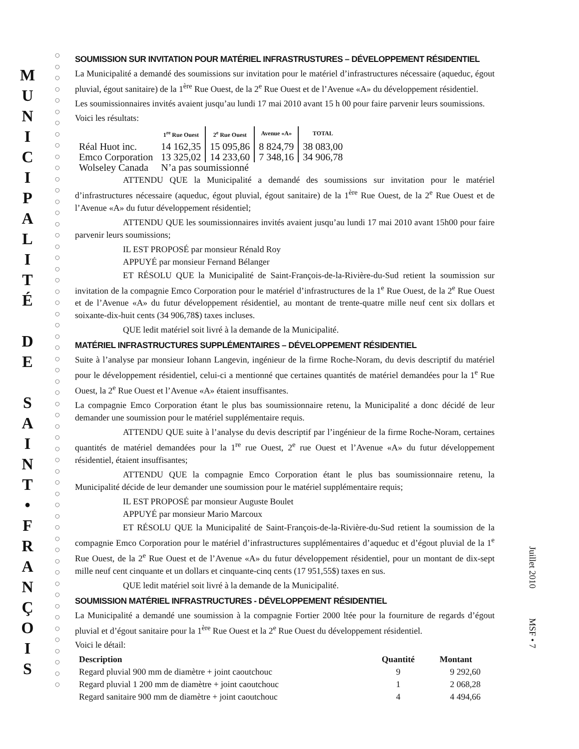M
U
N
I
C
I
P
A
L
I
T
É
D
E
S
A
I
N
T
•
F
R
A
N
Ç
O
I
S
○
○
○
○
○
○
○
○
○
○
○
○
○
○
○
○
○
○
○
○
○
○
○
○
○
○
○
○
○
○
○
○
○
○
○
○
○
○
○
○
○
○
○
○
○
○
○
○
○
○
○
○
○
○
○
○
○
SOUMISSION SUR INVITATION POUR MATÉRIEL INFRASTRUSTURES – DÉVELOPPEMENT RÉSIDENTIEL
La Municipalité a demandé des soumissions sur invitation pour le matériel d’infrastructures nécessaire (aqueduc, égout pluvial, égout sanitaire) de la 1<sup>ère</sup> Rue Ouest, de la 2<sup>e</sup> Rue Ouest et de l’Avenue «A» du développement résidentiel.
Les soumissionnaires invités avaient jusqu’au lundi 17 mai 2010 avant 15 h 00 pour faire parvenir leurs soumissions.
Voici les résultats:
| | 1<sup>re</sup> Rue Ouest | 2<sup>e</sup> Rue Ouest | Avenue «A» | TOTAL |
| --- | --- | --- | --- | --- |
| Réal Huot inc. | 14 162,35 | 15 095,86 | 8 824,79 | 38 083,00 |
| Emco Corporation | 13 325,02 | 14 233,60 | 7 348,16 | 34 906,78 |
| Wolseley Canada | N’a pas soumissionné | | | |
ATTENDU QUE la Municipalité a demandé des soumissions sur invitation pour le matériel d’infrastructures nécessaire (aqueduc, égout pluvial, égout sanitaire) de la 1<sup>ère</sup> Rue Ouest, de la 2<sup>e</sup> Rue Ouest et de l’Avenue «A» du futur développement résidentiel;
ATTENDU QUE les soumissionnaires invités avaient jusqu’au lundi 17 mai 2010 avant 15h00 pour faire parvenir leurs soumissions;
IL EST PROPOSÉ par monsieur Rénald Roy
APPUYÉ par monsieur Fernand Bélanger
ET RÉSOLU QUE la Municipalité de Saint-François-de-la-Rivière-du-Sud retient la soumission sur invitation de la compagnie Emco Corporation pour le matériel d’infrastructures de la 1<sup>e</sup> Rue Ouest, de la 2<sup>e</sup> Rue Ouest et de l’Avenue «A» du futur développement résidentiel, au montant de trente-quatre mille neuf cent six dollars et soixante-dix-huit cents (34 906,78$) taxes incluses.
QUE ledit matériel soit livré à la demande de la Municipalité.
MATÉRIEL INFRASTRUCTURES SUPPLÉMENTAIRES – DÉVELOPPEMENT RÉSIDENTIEL
Suite à l’analyse par monsieur Iohann Langevin, ingénieur de la firme Roche-Noram, du devis descriptif du matériel pour le développement résidentiel, celui-ci a mentionné que certaines quantités de matériel demandées pour la 1<sup>e</sup> Rue Ouest, la 2<sup>e</sup> Rue Ouest et l’Avenue «A» étaient insuffisantes.
La compagnie Emco Corporation étant le plus bas soumissionnaire retenu, la Municipalité a donc décidé de leur demander une soumission pour le matériel supplémentaire requis.
ATTENDU QUE suite à l’analyse du devis descriptif par l’ingénieur de la firme Roche-Noram, certaines quantités de matériel demandées pour la 1<sup>re</sup> rue Ouest, 2<sup>e</sup> rue Ouest et l’Avenue «A» du futur développement résidentiel, étaient insuffisantes;
ATTENDU QUE la compagnie Emco Corporation étant le plus bas soumissionnaire retenu, la Municipalité décide de leur demander une soumission pour le matériel supplémentaire requis;
IL EST PROPOSÉ par monsieur Auguste Boulet
APPUYÉ par monsieur Mario Marcoux
ET RÉSOLU QUE la Municipalité de Saint-François-de-la-Rivière-du-Sud retient la soumission de la compagnie Emco Corporation pour le matériel d’infrastructures supplémentaires d’aqueduc et d’égout pluvial de la 1<sup>e</sup> Rue Ouest, de la 2<sup>e</sup> Rue Ouest et de l’Avenue «A» du futur développement résidentiel, pour un montant de dix-sept mille neuf cent cinquante et un dollars et cinquante-cinq cents (17 951,55$) taxes en sus.
QUE ledit matériel soit livré à la demande de la Municipalité.
SOUMISSION MATÉRIEL INFRASTRUCTURES - DÉVELOPPEMENT RÉSIDENTIEL
La Municipalité a demandé une soumission à la compagnie Fortier 2000 ltée pour la fourniture de regards d’égout pluvial et d’égout sanitaire pour la 1<sup>ère</sup> Rue Ouest et la 2<sup>e</sup> Rue Ouest du développement résidentiel.
Voici le détail:
| Description | Quantité | Montant |
| --- | --- | --- |
| Regard pluvial 900 mm de diamètre + joint caoutchouc | 9 | 9 292,60 |
| Regard pluvial 1 200 mm de diamètre + joint caoutchouc | 1 | 2 068,28 |
| Regard sanitaire 900 mm de diamètre + joint caoutchouc | 4 | 4 494,66 |
Juillet 2010
MSF • 7